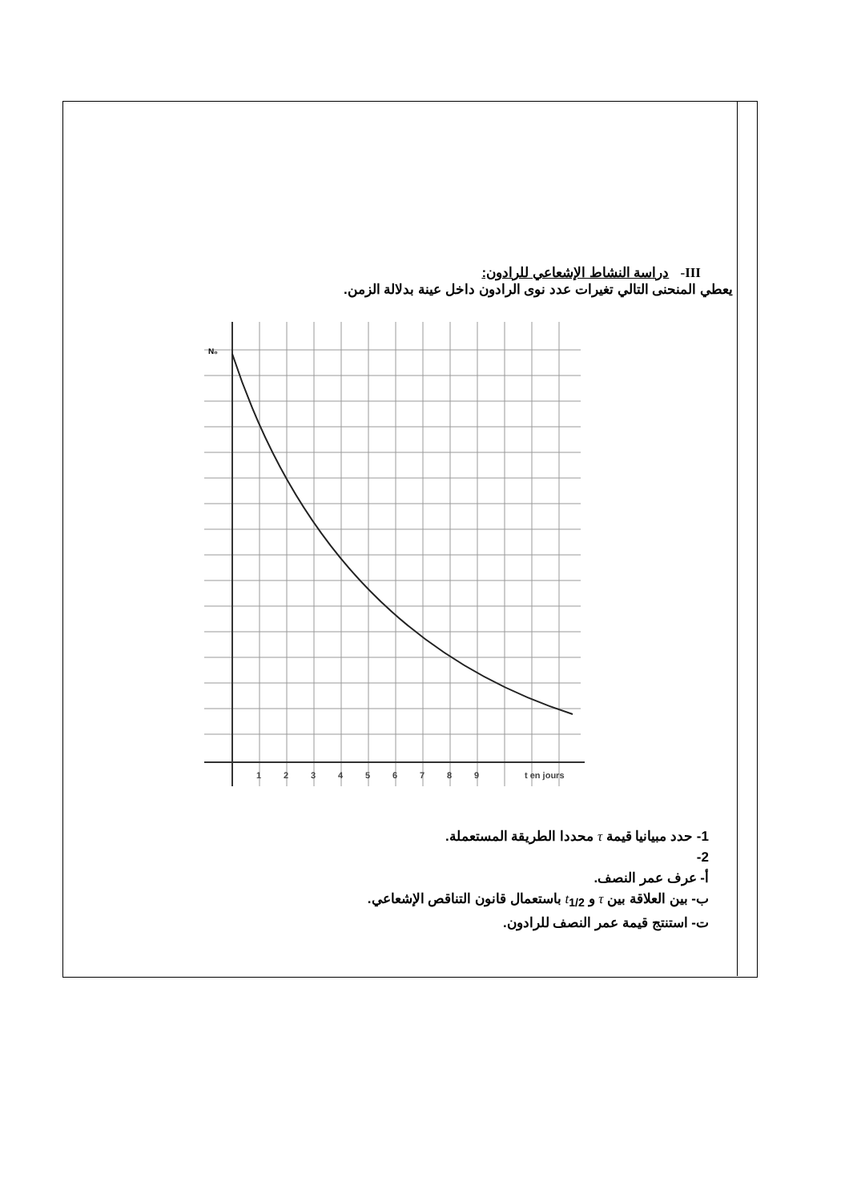III- دراسة النشاط الإشعاعي للرادون:
يعطي المنحنى التالي تغيرات عدد نوى الرادون داخل عينة بدلالة الزمن.
N₀
1
2
3
4
5
6
7
8
9
t en jours
1- حدد مبيانيا قيمة τ محددا الطريقة المستعملة.
2-
أ- عرف عمر النصف.
ب- بين العلاقة بين τ و t<sub>1/2</sub> باستعمال قانون التناقص الإشعاعي.
ت- استنتج قيمة عمر النصف للرادون.